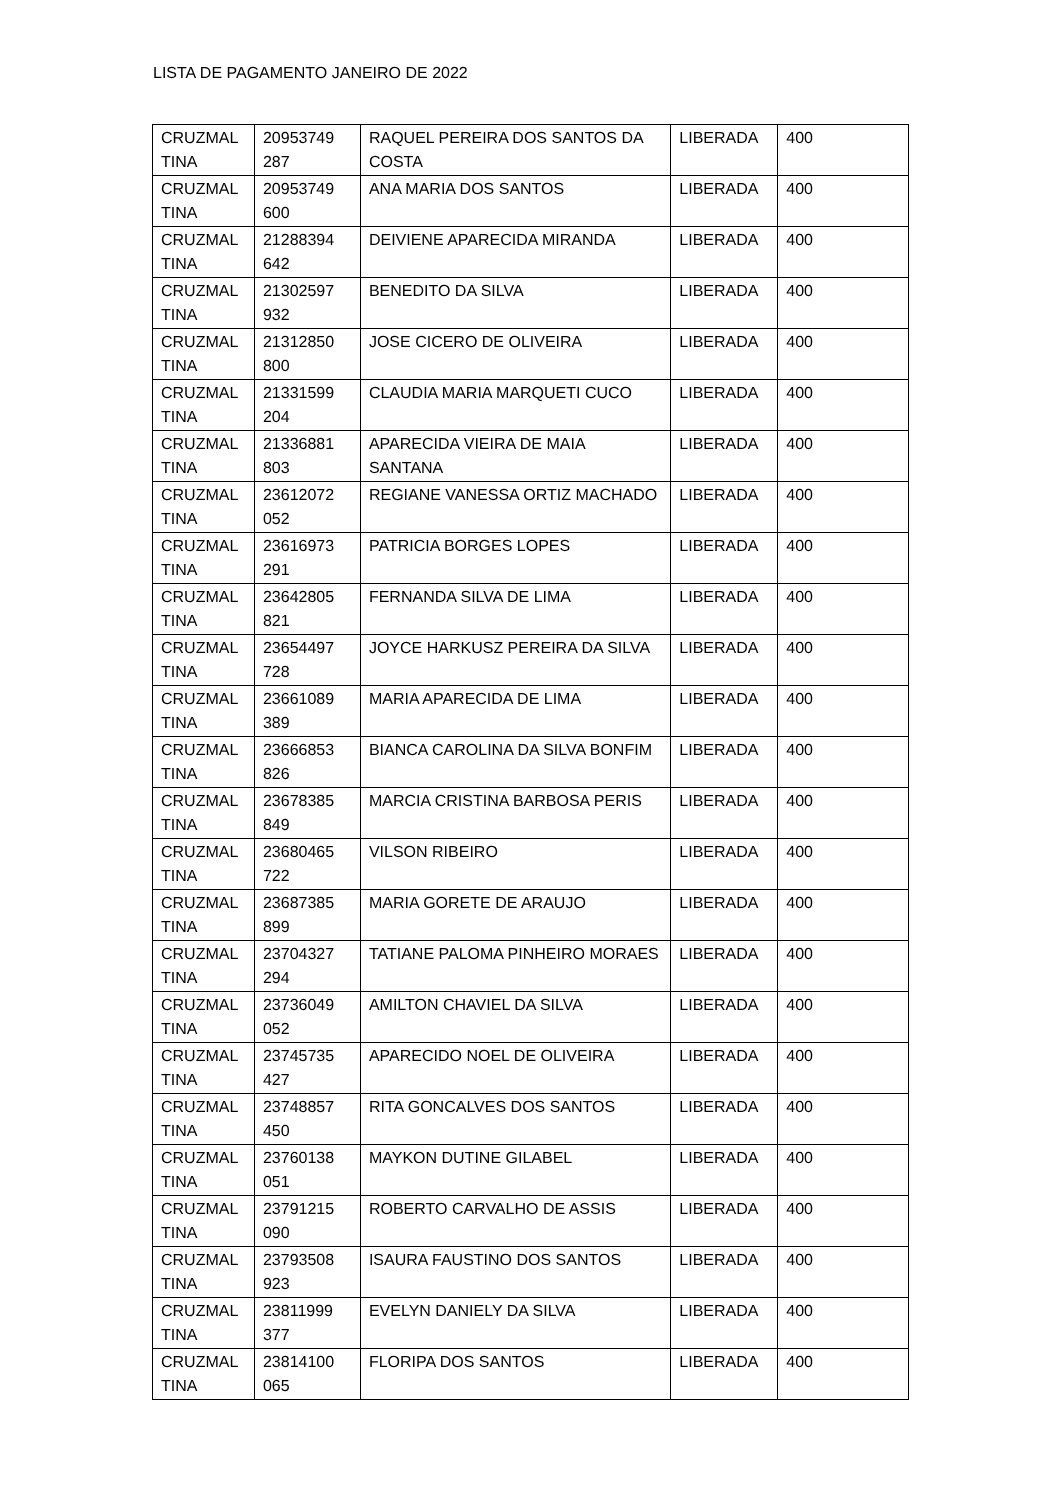LISTA DE PAGAMENTO JANEIRO DE 2022
| CRUZMAL TINA | 20953749 287 | RAQUEL PEREIRA DOS SANTOS DA COSTA | LIBERADA | 400 |
| CRUZMAL TINA | 20953749 600 | ANA MARIA DOS SANTOS | LIBERADA | 400 |
| CRUZMAL TINA | 21288394 642 | DEIVIENE APARECIDA MIRANDA | LIBERADA | 400 |
| CRUZMAL TINA | 21302597 932 | BENEDITO DA SILVA | LIBERADA | 400 |
| CRUZMAL TINA | 21312850 800 | JOSE CICERO DE OLIVEIRA | LIBERADA | 400 |
| CRUZMAL TINA | 21331599 204 | CLAUDIA MARIA MARQUETI CUCO | LIBERADA | 400 |
| CRUZMAL TINA | 21336881 803 | APARECIDA VIEIRA DE MAIA SANTANA | LIBERADA | 400 |
| CRUZMAL TINA | 23612072 052 | REGIANE VANESSA ORTIZ MACHADO | LIBERADA | 400 |
| CRUZMAL TINA | 23616973 291 | PATRICIA BORGES LOPES | LIBERADA | 400 |
| CRUZMAL TINA | 23642805 821 | FERNANDA SILVA DE LIMA | LIBERADA | 400 |
| CRUZMAL TINA | 23654497 728 | JOYCE HARKUSZ PEREIRA DA SILVA | LIBERADA | 400 |
| CRUZMAL TINA | 23661089 389 | MARIA APARECIDA DE LIMA | LIBERADA | 400 |
| CRUZMAL TINA | 23666853 826 | BIANCA CAROLINA DA SILVA BONFIM | LIBERADA | 400 |
| CRUZMAL TINA | 23678385 849 | MARCIA CRISTINA BARBOSA PERIS | LIBERADA | 400 |
| CRUZMAL TINA | 23680465 722 | VILSON RIBEIRO | LIBERADA | 400 |
| CRUZMAL TINA | 23687385 899 | MARIA GORETE DE ARAUJO | LIBERADA | 400 |
| CRUZMAL TINA | 23704327 294 | TATIANE PALOMA PINHEIRO MORAES | LIBERADA | 400 |
| CRUZMAL TINA | 23736049 052 | AMILTON CHAVIEL DA SILVA | LIBERADA | 400 |
| CRUZMAL TINA | 23745735 427 | APARECIDO NOEL DE OLIVEIRA | LIBERADA | 400 |
| CRUZMAL TINA | 23748857 450 | RITA GONCALVES DOS SANTOS | LIBERADA | 400 |
| CRUZMAL TINA | 23760138 051 | MAYKON DUTINE GILABEL | LIBERADA | 400 |
| CRUZMAL TINA | 23791215 090 | ROBERTO CARVALHO DE ASSIS | LIBERADA | 400 |
| CRUZMAL TINA | 23793508 923 | ISAURA FAUSTINO DOS SANTOS | LIBERADA | 400 |
| CRUZMAL TINA | 23811999 377 | EVELYN DANIELY DA SILVA | LIBERADA | 400 |
| CRUZMAL TINA | 23814100 065 | FLORIPA DOS SANTOS | LIBERADA | 400 |